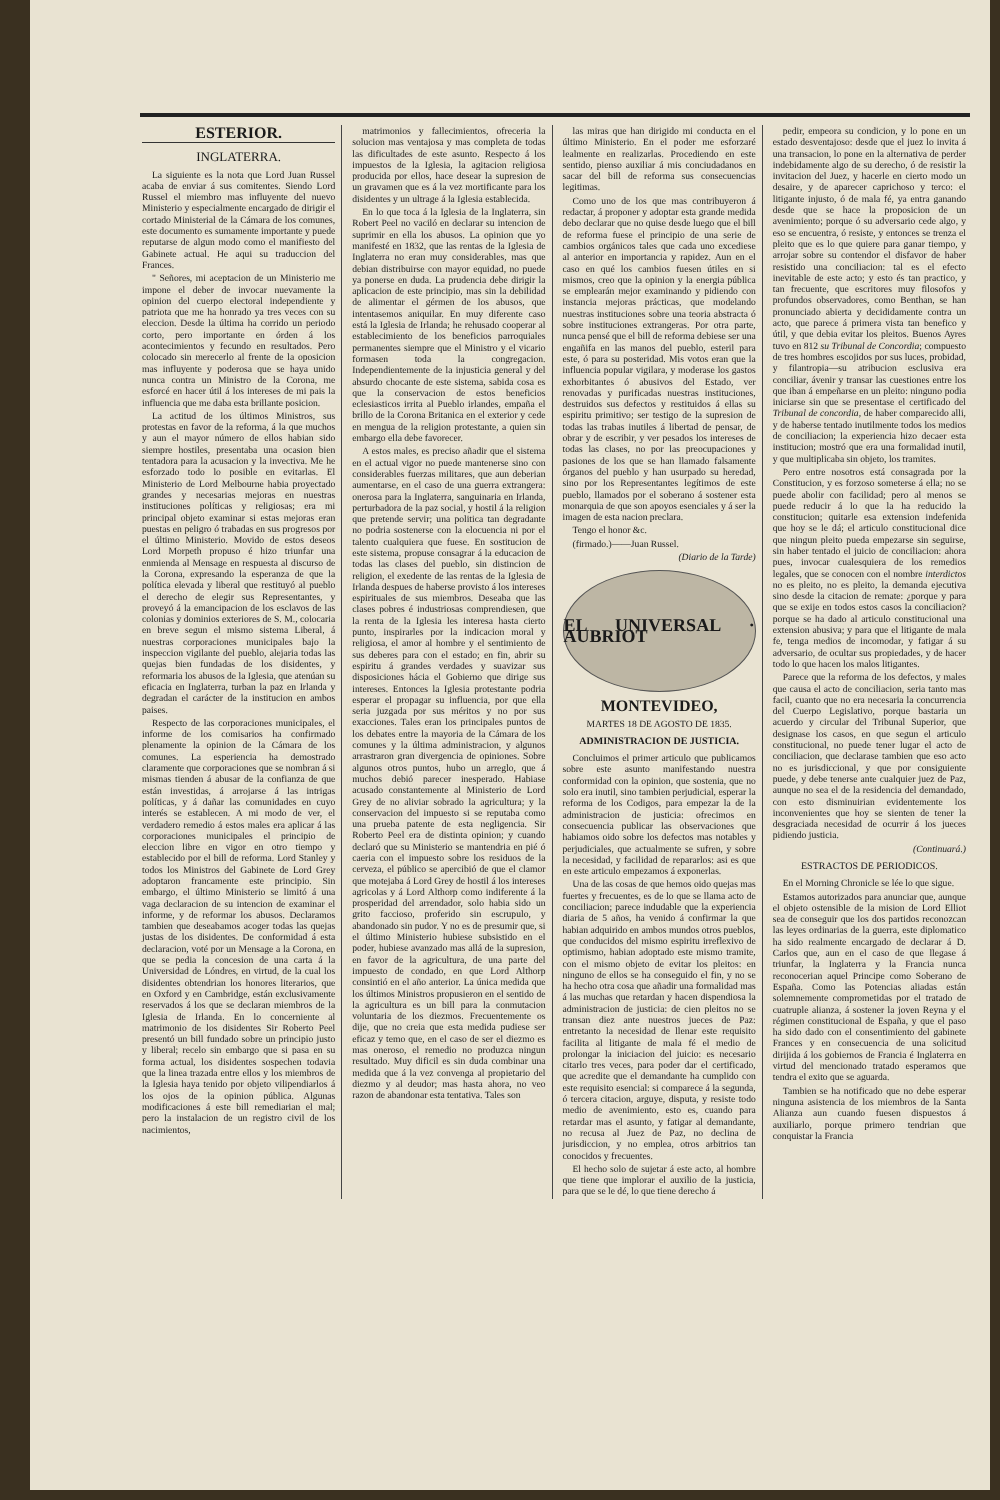ESTERIOR.
INGLATERRA.
La siguiente es la nota que Lord Juan Russel acaba de enviar á sus comitentes. Siendo Lord Russel el miembro mas influyente del nuevo Ministerio y especialmente encargado de dirigir el cortado Ministerial de la Cámara de los comunes, este documento es sumamente importante y puede reputarse de algun modo como el manifiesto del Gabinete actual. He aqui su traduccion del Frances.
" Señores, mi aceptacion de un Ministerio me impone el deber de invocar nuevamente la opinion del cuerpo electoral independiente y patriota que me ha honrado ya tres veces con su eleccion. Desde la última ha corrido un periodo corto, pero importante en órden á los acontecimientos y fecundo en resultados. Pero colocado sin merecerlo al frente de la oposicion mas influyente y poderosa que se haya unido nunca contra un Ministro de la Corona, me esforcé en hacer útil á los intereses de mi pais la influencia que me daba esta brillante posicion.
La actitud de los últimos Ministros, sus protestas en favor de la reforma, á la que muchos y aun el mayor número de ellos habian sido siempre hostiles, presentaba una ocasion bien tentadora para la acusacion y la invectiva. Me he esforzado todo lo posible en evitarlas. El Ministerio de Lord Melbourne habia proyectado grandes y necesarias mejoras en nuestras instituciones políticas y religiosas; era mi principal objeto examinar si estas mejoras eran puestas en peligro ó trabadas en sus progresos por el último Ministerio. Movido de estos deseos Lord Morpeth propuso é hizo triunfar una enmienda al Mensage en respuesta al discurso de la Corona, expresando la esperanza de que la política elevada y liberal que restituyó al pueblo el derecho de elegir sus Representantes, y proveyó á la emancipacion de los esclavos de las colonias y dominios exteriores de S. M., colocaria en breve segun el mismo sistema Liberal, á nuestras corporaciones municipales bajo la inspeccion vigilante del pueblo, alejaria todas las quejas bien fundadas de los disidentes, y reformaria los abusos de la Iglesia, que atenúan su eficacia en Inglaterra, turban la paz en Irlanda y degradan el carácter de la institucion en ambos paises.
Respecto de las corporaciones municipales, el informe de los comisarios ha confirmado plenamente la opinion de la Cámara de los comunes. La esperiencia ha demostrado claramente que corporaciones que se nombran á si mismas tienden á abusar de la confianza de que están investidas, á arrojarse á las intrigas políticas, y á dañar las comunidades en cuyo interés se establecen. A mi modo de ver, el verdadero remedio á estos males era aplicar á las corporaciones municipales el principio de eleccion libre en vigor en otro tiempo y establecido por el bill de reforma. Lord Stanley y todos los Ministros del Gabinete de Lord Grey adoptaron francamente este principio. Sin embargo, el último Ministerio se limitó á una vaga declaracion de su intencion de examinar el informe, y de reformar los abusos. Declaramos tambien que deseabamos acoger todas las quejas justas de los disidentes. De conformidad á esta declaracion, voté por un Mensage a la Corona, en que se pedia la concesion de una carta á la Universidad de Lóndres, en virtud, de la cual los disidentes obtendrian los honores literarios, que en Oxford y en Cambridge, están exclusivamente reservados á los que se declaran miembros de la Iglesia de Irlanda. En lo concerniente al matrimonio de los disidentes Sir Roberto Peel presentó un bill fundado sobre un principio justo y liberal; recelo sin embargo que si pasa en su forma actual, los disidentes sospechen todavia que la linea trazada entre ellos y los miembros de la Iglesia haya tenido por objeto vilipendiarlos á los ojos de la opinion pública. Algunas modificaciones á este bill remediarian el mal; pero la instalacion de un registro civil de los nacimientos,
matrimonios y fallecimientos, ofreceria la solucion mas ventajosa y mas completa de todas las dificultades de este asunto. Respecto á los impuestos de la Iglesia, la agitacion religiosa producida por ellos, hace desear la supresion de un gravamen que es á la vez mortificante para los disidentes y un ultrage á la Iglesia establecida.
En lo que toca á la Iglesia de la Inglaterra, sin Robert Peel no vaciló en declarar su intencion de suprimir en ella los abusos. La opinion que yo manifesté en 1832, que las rentas de la Iglesia de Inglaterra no eran muy considerables, mas que debian distribuirse con mayor equidad, no puede ya ponerse en duda. La prudencia debe dirigir la aplicacion de este principio, mas sin la debilidad de alimentar el gérmen de los abusos, que intentasemos aniquilar. En muy diferente caso está la Iglesia de Irlanda; he rehusado cooperar al establecimiento de los beneficios parroquiales permanentes siempre que el Ministro y el vicario formasen toda la congregacion. Independientemente de la injusticia general y del absurdo chocante de este sistema, sabida cosa es que la conservacion de estos beneficios eclesiasticos irrita al Pueblo irlandes, empaña el brillo de la Corona Britanica en el exterior y cede en mengua de la religion protestante, a quien sin embargo ella debe favorecer.
A estos males, es preciso añadir que el sistema en el actual vigor no puede mantenerse sino con considerables fuerzas militares, que aun deberian aumentarse, en el caso de una guerra extrangera: onerosa para la Inglaterra, sanguinaria en Irlanda, perturbadora de la paz social, y hostil á la religion que pretende servir; una politica tan degradante no podria sostenerse con la elocuencia ni por el talento cualquiera que fuese. En sostitucion de este sistema, propuse consagrar á la educacion de todas las clases del pueblo, sin distincion de religion, el exedente de las rentas de la Iglesia de Irlanda despues de haberse provisto á los intereses espirituales de sus miembros. Deseaba que las clases pobres é industriosas comprendiesen, que la renta de la Iglesia les interesa hasta cierto punto, inspirarles por la indicacion moral y religiosa, el amor al hombre y el sentimiento de sus deberes para con el estado; en fin, abrir su espiritu á grandes verdades y suavizar sus disposiciones hácia el Gobierno que dirige sus intereses. Entonces la Iglesia protestante podria esperar el propagar su influencia, por que ella seria juzgada por sus méritos y no por sus exacciones. Tales eran los principales puntos de los debates entre la mayoria de la Cámara de los comunes y la última administracion, y algunos arrastraron gran divergencia de opiniones. Sobre algunos otros puntos, hubo un arreglo, que á muchos debió parecer inesperado. Habiase acusado constantemente al Ministerio de Lord Grey de no aliviar sobrado la agricultura; y la conservacion del impuesto si se reputaba como una prueba patente de esta negligencia. Sir Roberto Peel era de distinta opinion; y cuando declaró que su Ministerio se mantendria en pié ó caeria con el impuesto sobre los residuos de la cerveza, el público se apercibió de que el clamor que motejaba á Lord Grey de hostil á los intereses agricolas y á Lord Althorp como indiferente á la prosperidad del arrendador, solo habia sido un grito faccioso, proferido sin escrupulo, y abandonado sin pudor. Y no es de presumir que, si el último Ministerio hubiese subsistido en el poder, hubiese avanzado mas allá de la supresion, en favor de la agricultura, de una parte del impuesto de condado, en que Lord Althorp consintió en el año anterior. La única medida que los últimos Ministros propusieron en el sentido de la agricultura es un bill para la conmutacion voluntaria de los diezmos. Frecuentemente os dije, que no creia que esta medida pudiese ser eficaz y temo que, en el caso de ser el diezmo es mas oneroso, el remedio no produzca ningun resultado. Muy dificil es sin duda combinar una medida que á la vez convenga al propietario del diezmo y al deudor; mas hasta ahora, no veo razon de abandonar esta tentativa. Tales son
las miras que han dirigido mi conducta en el último Ministerio. En el poder me esforzaré lealmente en realizarlas. Procediendo en este sentido, pienso auxiliar á mis conciudadanos en sacar del bill de reforma sus consecuencias legitimas.
Como uno de los que mas contribuyeron á redactar, á proponer y adoptar esta grande medida debo declarar que no quise desde luego que el bill de reforma fuese el principio de una serie de cambios orgánicos tales que cada uno excediese al anterior en importancia y rapidez. Aun en el caso en qué los cambios fuesen útiles en si mismos, creo que la opinion y la energia pública se emplearán mejor examinando y pidiendo con instancia mejoras prácticas, que modelando nuestras instituciones sobre una teoria abstracta ó sobre instituciones extrangeras. Por otra parte, nunca pensé que el bill de reforma debiese ser una engañifa en las manos del pueblo, esteril para este, ó para su posteridad. Mis votos eran que la influencia popular vigilara, y moderase los gastos exhorbitantes ó abusivos del Estado, ver renovadas y purificadas nuestras instituciones, destruidos sus defectos y restituidos á ellas su espiritu primitivo; ser testigo de la supresion de todas las trabas inutiles á libertad de pensar, de obrar y de escribir, y ver pesados los intereses de todas las clases, no por las preocupaciones y pasiones de los que se han llamado falsamente órganos del pueblo y han usurpado su heredad, sino por los Representantes legítimos de este pueblo, llamados por el soberano á sostener esta monarquia de que son apoyos esenciales y á ser la imagen de esta nacion preclara.
Tengo el honor &c.
(firmado.)——Juan Russel.
(Diario de la Tarde)
EL UNIVERSAL · AUBRIOT
MONTEVIDEO,
MARTES 18 DE AGOSTO DE 1835.
ADMINISTRACION DE JUSTICIA.
Concluimos el primer articulo que publicamos sobre este asunto manifestando nuestra conformidad con la opinion, que sostenia, que no solo era inutil, sino tambien perjudicial, esperar la reforma de los Codigos, para empezar la de la administracion de justicia: ofrecimos en consecuencia publicar las observaciones que habiamos oido sobre los defectos mas notables y perjudiciales, que actualmente se sufren, y sobre la necesidad, y facilidad de repararlos: asi es que en este articulo empezamos á exponerlas.
Una de las cosas de que hemos oido quejas mas fuertes y frecuentes, es de lo que se llama acto de conciliacion; parece indudable que la experiencia diaria de 5 años, ha venido á confirmar la que habian adquirido en ambos mundos otros pueblos, que conducidos del mismo espiritu irreflexivo de optimismo, habian adoptado este mismo tramite, con el mismo objeto de evitar los pleitos: en ninguno de ellos se ha conseguido el fin, y no se ha hecho otra cosa que añadir una formalidad mas á las muchas que retardan y hacen dispendiosa la administracion de justicia: de cien pleitos no se transan diez ante nuestros jueces de Paz: entretanto la necesidad de llenar este requisito facilita al litigante de mala fé el medio de prolongar la iniciacion del juicio: es necesario citarlo tres veces, para poder dar el certificado, que acredite que el demandante ha cumplido con este requisito esencial: si comparece á la segunda, ó tercera citacion, arguye, disputa, y resiste todo medio de avenimiento, esto es, cuando para retardar mas el asunto, y fatigar al demandante, no recusa al Juez de Paz, no declina de jurisdiccion, y no emplea, otros arbitrios tan conocidos y frecuentes.
El hecho solo de sujetar á este acto, al hombre que tiene que implorar el auxilio de la justicia, para que se le dé, lo que tiene derecho á
pedir, empeora su condicion, y lo pone en un estado desventajoso: desde que el juez lo invita á una transacion, lo pone en la alternativa de perder indebidamente algo de su derecho, ó de resistir la invitacion del Juez, y hacerle en cierto modo un desaire, y de aparecer caprichoso y terco: el litigante injusto, ó de mala fé, ya entra ganando desde que se hace la proposicion de un avenimiento; porque ó su adversario cede algo, y eso se encuentra, ó resiste, y entonces se trenza el pleito que es lo que quiere para ganar tiempo, y arrojar sobre su contendor el disfavor de haber resistido una conciliacion: tal es el efecto inevitable de este acto; y esto és tan practico, y tan frecuente, que escritores muy filosofos y profundos observadores, como Benthan, se han pronunciado abierta y decididamente contra un acto, que parece á primera vista tan benefico y útil, y que debia evitar los pleitos. Buenos Ayres tuvo en 812 su Tribunal de Concordia; compuesto de tres hombres escojidos por sus luces, probidad, y filantropia—su atribucion esclusiva era conciliar, ávenir y transar las cuestiones entre los que iban á empeñarse en un pleito: ninguno podia iniciarse sin que se presentase el certificado del Tribunal de concordia, de haber comparecido alli, y de haberse tentado inutilmente todos los medios de conciliacion; la experiencia hizo decaer esta institucion; mostró que era una formalidad inutil, y que multiplicaba sin objeto, los tramites.
Pero entre nosotros está consagrada por la Constitucion, y es forzoso someterse á ella; no se puede abolir con facilidad; pero al menos se puede reducir á lo que la ha reducido la constitucion; quitarle esa extension indefenida que hoy se le dá; el articulo constitucional dice que ningun pleito pueda empezarse sin seguirse, sin haber tentado el juicio de conciliacion: ahora pues, invocar cualesquiera de los remedios legales, que se conocen con el nombre interdictos no es pleito, no es pleito, la demanda ejecutiva sino desde la citacion de remate: ¿porque y para que se exije en todos estos casos la conciliacion? porque se ha dado al articulo constitucional una extension abusiva; y para que el litigante de mala fe, tenga medios de incomodar, y fatigar á su adversario, de ocultar sus propiedades, y de hacer todo lo que hacen los malos litigantes.
Parece que la reforma de los defectos, y males que causa el acto de conciliacion, seria tanto mas facil, cuanto que no era necesaria la concurrencia del Cuerpo Legislativo, porque bastaria un acuerdo y circular del Tribunal Superior, que designase los casos, en que segun el articulo constitucional, no puede tener lugar el acto de conciliacion, que declarase tambien que eso acto no es jurisdiccional, y que por consiguiente puede, y debe tenerse ante cualquier juez de Paz, aunque no sea el de la residencia del demandado, con esto disminuirian evidentemente los inconvenientes que hoy se sienten de tener la desgraciada necesidad de ocurrir á los jueces pidiendo justicia.
(Continuará.)
ESTRACTOS DE PERIODICOS.
En el Morning Chronicle se lée lo que sigue.
Estamos autorizados para anunciar que, aunque el objeto ostensible de la mision de Lord Elliot sea de conseguir que los dos partidos reconozcan las leyes ordinarias de la guerra, este diplomatico ha sido realmente encargado de declarar á D. Carlos que, aun en el caso de que llegase á triunfar, la Inglaterra y la Francia nunca reconocerian aquel Principe como Soberano de España. Como las Potencias aliadas están solemnemente comprometidas por el tratado de cuatruple alianza, á sostener la joven Reyna y el régimen constitucional de España, y que el paso ha sido dado con el consentimiento del gabinete Frances y en consecuencia de una solicitud dirijida á los gobiernos de Francia é Inglaterra en virtud del mencionado tratado esperamos que tendra el exito que se aguarda.
Tambien se ha notificado que no debe esperar ninguna asistencia de los miembros de la Santa Alianza aun cuando fuesen dispuestos á auxiliarlo, porque primero tendrian que conquistar la Francia